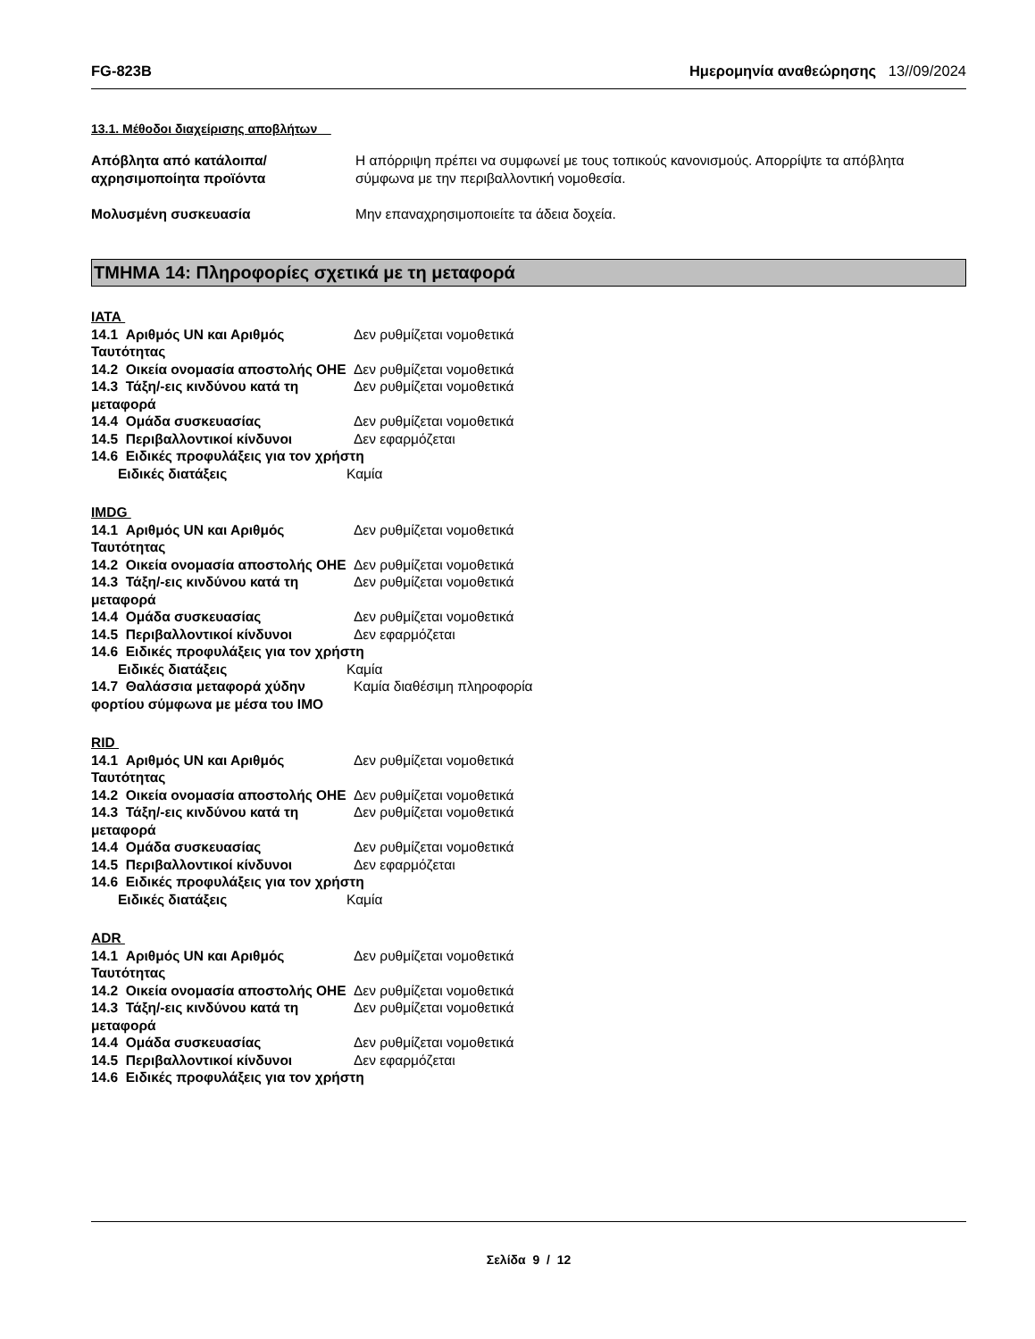FG-823B Ημερομηνία αναθεώρησης 13//09/2024
13.1. Μέθοδοι διαχείρισης αποβλήτων
Απόβλητα από κατάλοιπα/αχρησιμοποίητα προϊόντα
Η απόρριψη πρέπει να συμφωνεί με τους τοπικούς κανονισμούς. Απορρίψτε τα απόβλητα σύμφωνα με την περιβαλλοντική νομοθεσία.
Μολυσμένη συσκευασία Μην επαναχρησιμοποιείτε τα άδεια δοχεία.
ΤΜΗΜΑ 14: Πληροφορίες σχετικά με τη μεταφορά
IATA
14.1 Αριθμός UN και Αριθμός Ταυτότητας
Δεν ρυθμίζεται νομοθετικά
14.2 Οικεία ονομασία αποστολής ΟΗΕ
Δεν ρυθμίζεται νομοθετικά
14.3 Τάξη/-εις κινδύνου κατά τη μεταφορά
Δεν ρυθμίζεται νομοθετικά
14.4 Ομάδα συσκευασίας Δεν ρυθμίζεται νομοθετικά
14.5 Περιβαλλοντικοί κίνδυνοι Δεν εφαρμόζεται
14.6 Ειδικές προφυλάξεις για τον χρήστη
Ειδικές διατάξεις Καμία
IMDG
14.1 Αριθμός UN και Αριθμός Ταυτότητας
Δεν ρυθμίζεται νομοθετικά
14.2 Οικεία ονομασία αποστολής ΟΗΕ
Δεν ρυθμίζεται νομοθετικά
14.3 Τάξη/-εις κινδύνου κατά τη μεταφορά
Δεν ρυθμίζεται νομοθετικά
14.4 Ομάδα συσκευασίας Δεν ρυθμίζεται νομοθετικά
14.5 Περιβαλλοντικοί κίνδυνοι Δεν εφαρμόζεται
14.6 Ειδικές προφυλάξεις για τον χρήστη
Ειδικές διατάξεις Καμία
14.7 Θαλάσσια μεταφορά χύδην φορτίου σύμφωνα με μέσα του IMO
Καμία διαθέσιμη πληροφορία
RID
14.1 Αριθμός UN και Αριθμός Ταυτότητας
Δεν ρυθμίζεται νομοθετικά
14.2 Οικεία ονομασία αποστολής ΟΗΕ
Δεν ρυθμίζεται νομοθετικά
14.3 Τάξη/-εις κινδύνου κατά τη μεταφορά
Δεν ρυθμίζεται νομοθετικά
14.4 Ομάδα συσκευασίας Δεν ρυθμίζεται νομοθετικά
14.5 Περιβαλλοντικοί κίνδυνοι Δεν εφαρμόζεται
14.6 Ειδικές προφυλάξεις για τον χρήστη
Ειδικές διατάξεις Καμία
ADR
14.1 Αριθμός UN και Αριθμός Ταυτότητας
Δεν ρυθμίζεται νομοθετικά
14.2 Οικεία ονομασία αποστολής ΟΗΕ
Δεν ρυθμίζεται νομοθετικά
14.3 Τάξη/-εις κινδύνου κατά τη μεταφορά
Δεν ρυθμίζεται νομοθετικά
14.4 Ομάδα συσκευασίας Δεν ρυθμίζεται νομοθετικά
14.5 Περιβαλλοντικοί κίνδυνοι Δεν εφαρμόζεται
14.6 Ειδικές προφυλάξεις για τον χρήστη
Σελίδα 9 / 12